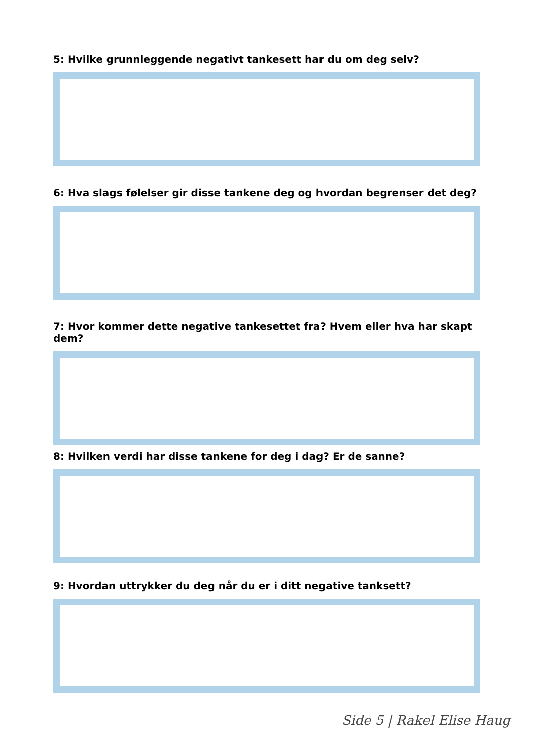5: Hvilke grunnleggende negativt tankesett har du om deg selv?
6: Hva slags følelser gir disse tankene deg og hvordan begrenser det deg?
7: Hvor kommer dette negative tankesettet fra? Hvem eller hva har skapt dem?
8: Hvilken verdi har disse tankene for deg i dag? Er de sanne?
9: Hvordan uttrykker du deg når du er i ditt negative tanksett?
Side 5 | Rakel Elise Haug